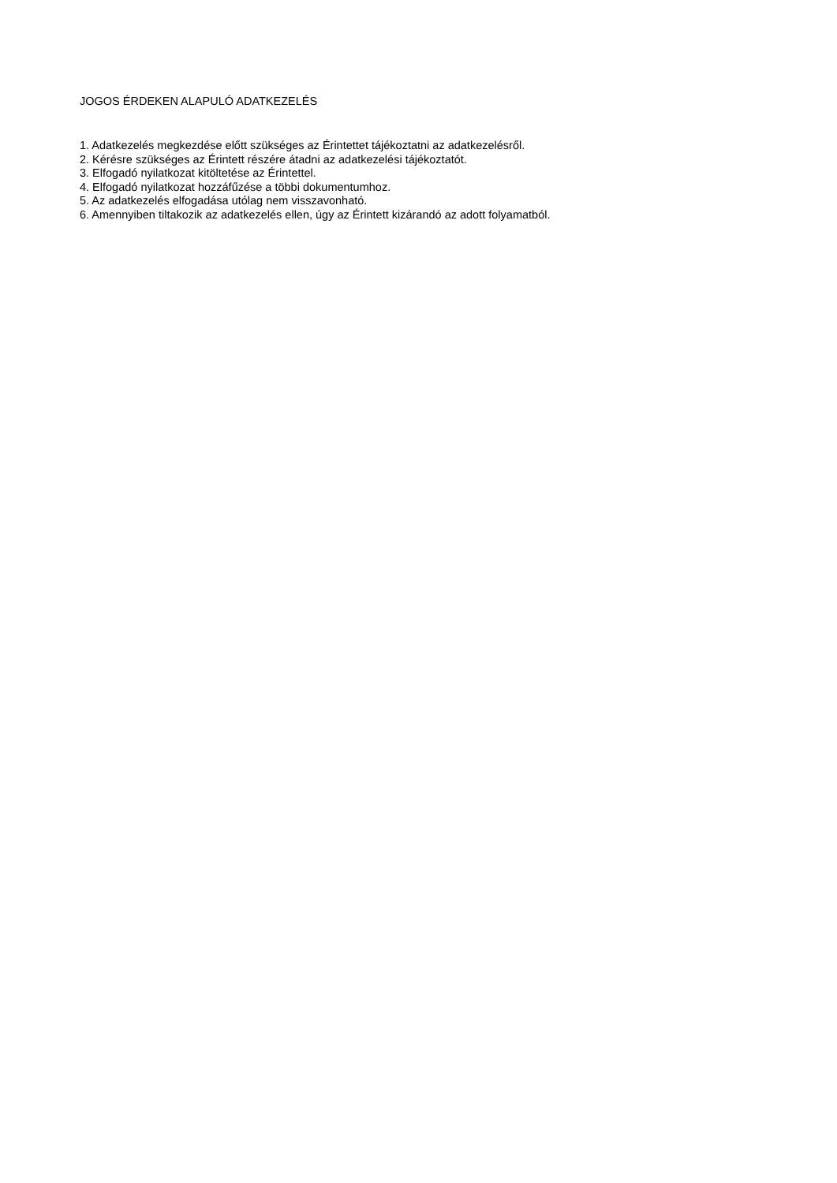JOGOS ÉRDEKEN ALAPULÓ ADATKEZELÉS
1. Adatkezelés megkezdése előtt szükséges az Érintettet tájékoztatni az adatkezelésről.
2. Kérésre szükséges az Érintett részére átadni az adatkezelési tájékoztatót.
3. Elfogadó nyilatkozat kitöltetése az Érintettel.
4. Elfogadó nyilatkozat hozzáfűzése a többi dokumentumhoz.
5. Az adatkezelés elfogadása utólag nem visszavonható.
6. Amennyiben tiltakozik az adatkezelés ellen, úgy az Érintett kizárandó az adott folyamatból.